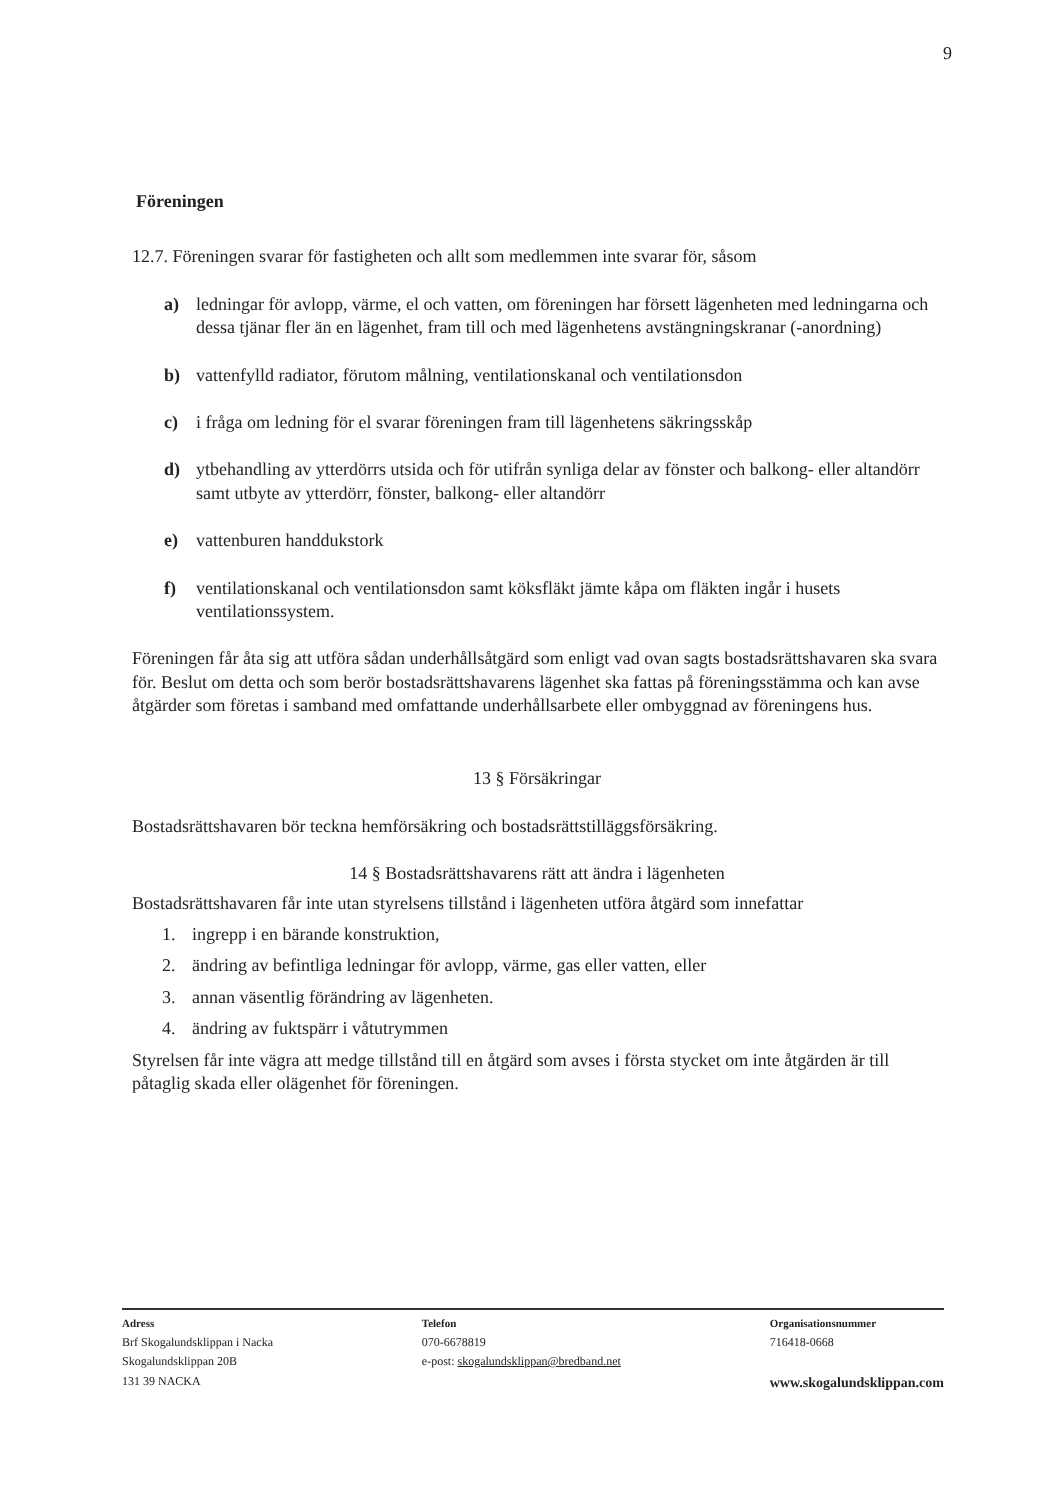9
Föreningen
12.7. Föreningen svarar för fastigheten och allt som medlemmen inte svarar för, såsom
a) ledningar för avlopp, värme, el och vatten, om föreningen har försett lägenheten med ledningarna och dessa tjänar fler än en lägenhet, fram till och med lägenhetens avstängningskranar (-anordning)
b) vattenfylld radiator, förutom målning, ventilationskanal och ventilationsdon
c) i fråga om ledning för el svarar föreningen fram till lägenhetens säkringsskåp
d) ytbehandling av ytterdörrs utsida och för utifrån synliga delar av fönster och balkong- eller altandörr samt utbyte av ytterdörr, fönster, balkong- eller altandörr
e) vattenburen handdukstork
f) ventilationskanal och ventilationsdon samt köksfläkt jämte kåpa om fläkten ingår i husets ventilationssystem.
Föreningen får åta sig att utföra sådan underhållsåtgärd som enligt vad ovan sagts bostadsrättshavaren ska svara för. Beslut om detta och som berör bostadsrättshavarens lägenhet ska fattas på föreningsstämma och kan avse åtgärder som företas i samband med omfattande underhållsarbete eller ombyggnad av föreningens hus.
13 § Försäkringar
Bostadsrättshavaren bör teckna hemförsäkring och bostadsrättstilläggsförsäkring.
14 § Bostadsrättshavarens rätt att ändra i lägenheten
Bostadsrättshavaren får inte utan styrelsens tillstånd i lägenheten utföra åtgärd som innefattar
1. ingrepp i en bärande konstruktion,
2. ändring av befintliga ledningar för avlopp, värme, gas eller vatten, eller
3. annan väsentlig förändring av lägenheten.
4. ändring av fuktspärr i våtutrymmen
Styrelsen får inte vägra att medge tillstånd till en åtgärd som avses i första stycket om inte åtgärden är till påtaglig skada eller olägenhet för föreningen.
Adress
Brf Skogalundsklippan i Nacka
Skogalundsklippan 20B
131 39 NACKA
Telefon
070-6678819
e-post: skogalundsklippan@bredband.net
Organisationsnummer
716418-0668
www.skogalundsklippan.com